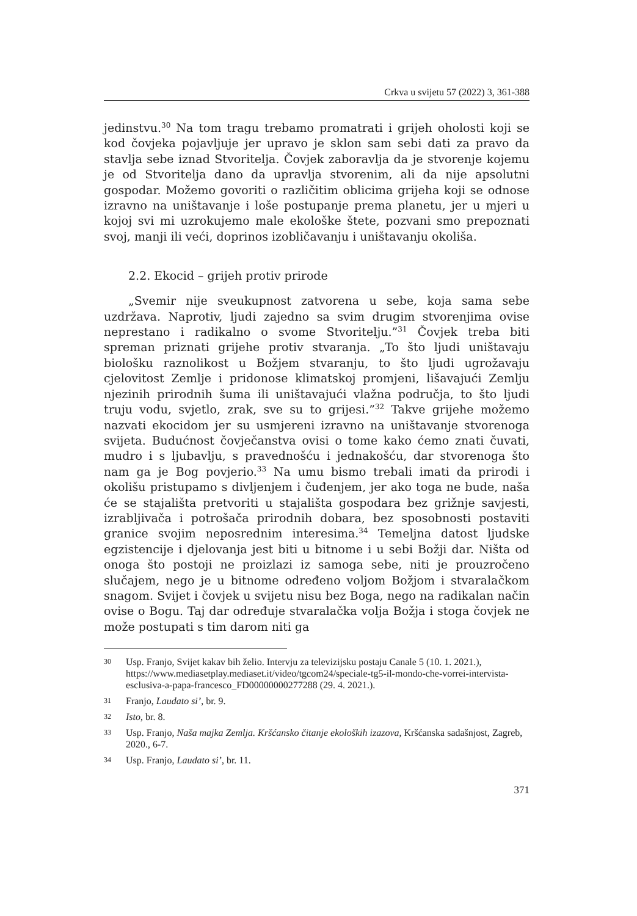Crkva u svijetu 57 (2022) 3, 361-388
jedinstvu.<sup>30</sup> Na tom tragu trebamo promatrati i grijeh oholosti koji se kod čovjeka pojavljuje jer upravo je sklon sam sebi dati za pravo da stavlja sebe iznad Stvoritelja. Čovjek zaboravlja da je stvorenje kojemu je od Stvoritelja dano da upravlja stvorenim, ali da nije apsolutni gospodar. Možemo govoriti o različitim oblicima grijeha koji se odnose izravno na uništavanje i loše postupanje prema planetu, jer u mjeri u kojoj svi mi uzrokujemo male ekološke štete, pozvani smo prepoznati svoj, manji ili veći, doprinos izobličavanju i uništavanju okoliša.
2.2. Ekocid – grijeh protiv prirode
„Svemir nije sveukupnost zatvorena u sebe, koja sama sebe uzdržava. Naprotiv, ljudi zajedno sa svim drugim stvorenjima ovise neprestano i radikalno o svome Stvoritelju.”<sup>31</sup> Čovjek treba biti spreman priznati grijehe protiv stvaranja. „To što ljudi uništavaju biološku raznolikost u Božjem stvaranju, to što ljudi ugrožavaju cjelovitost Zemlje i pridonose klimatskoj promjeni, lišavajući Zemlju njezinih prirodnih šuma ili uništavajući vlažna područja, to što ljudi truju vodu, svjetlo, zrak, sve su to grijesi.”<sup>32</sup> Takve grijehe možemo nazvati ekocidom jer su usmjereni izravno na uništavanje stvorenoga svijeta. Budućnost čovječanstva ovisi o tome kako ćemo znati čuvati, mudro i s ljubavlju, s pravednošću i jednakošću, dar stvorenoga što nam ga je Bog povjerio.<sup>33</sup> Na umu bismo trebali imati da prirodi i okolišu pristupamo s divljenjem i čuđenjem, jer ako toga ne bude, naša će se stajališta pretvoriti u stajališta gospodara bez grižnje savjesti, izrabljivača i potrošača prirodnih dobara, bez sposobnosti postaviti granice svojim neposrednim interesima.<sup>34</sup> Temeljna datost ljudske egzistencije i djelovanja jest biti u bitnome i u sebi Božji dar. Ništa od onoga što postoji ne proizlazi iz samoga sebe, niti je prouzročeno slučajem, nego je u bitnome određeno voljom Božjom i stvaralačkom snagom. Svijet i čovjek u svijetu nisu bez Boga, nego na radikalan način ovise o Bogu. Taj dar određuje stvaralačka volja Božja i stoga čovjek ne može postupati s tim darom niti ga
30 Usp. Franjo, Svijet kakav bih želio. Intervju za televizijsku postaju Canale 5 (10. 1. 2021.), https://www.mediasetplay.mediaset.it/video/tgcom24/speciale-tg5-il-mondo-che-vorrei-intervista-esclusiva-a-papa-francesco_FD00000000277288 (29. 4. 2021.).
31 Franjo, Laudato si’, br. 9.
32 Isto, br. 8.
33 Usp. Franjo, Naša majka Zemlja. Kršćansko čitanje ekoloških izazova, Kršćanska sadašnjost, Zagreb, 2020., 6-7.
34 Usp. Franjo, Laudato si’, br. 11.
371